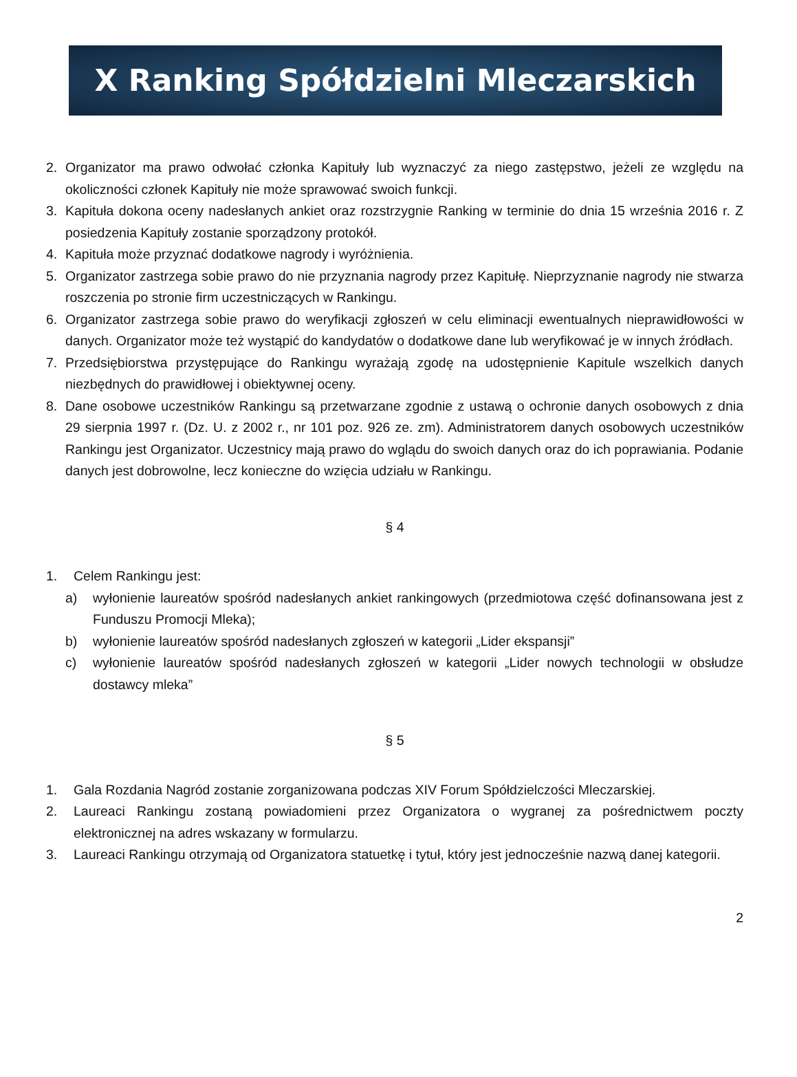X Ranking Spółdzielni Mleczarskich
2. Organizator ma prawo odwołać członka Kapituły lub wyznaczyć za niego zastępstwo, jeżeli ze względu na okoliczności członek Kapituły nie może sprawować swoich funkcji.
3. Kapituła dokona oceny nadesłanych ankiet oraz rozstrzygnie Ranking w terminie do dnia 15 września 2016 r. Z posiedzenia Kapituły zostanie sporządzony protokół.
4. Kapituła może przyznać dodatkowe nagrody i wyróżnienia.
5. Organizator zastrzega sobie prawo do nie przyznania nagrody przez Kapitułę. Nieprzyznanie nagrody nie stwarza roszczenia po stronie firm uczestniczących w Rankingu.
6. Organizator zastrzega sobie prawo do weryfikacji zgłoszeń w celu eliminacji ewentualnych nieprawidłowości w danych. Organizator może też wystąpić do kandydatów o dodatkowe dane lub weryfikować je w innych źródłach.
7. Przedsiębiorstwa przystępujące do Rankingu wyrażają zgodę na udostępnienie Kapitule wszelkich danych niezbędnych do prawidłowej i obiektywnej oceny.
8. Dane osobowe uczestników Rankingu są przetwarzane zgodnie z ustawą o ochronie danych osobowych z dnia 29 sierpnia 1997 r. (Dz. U. z 2002 r., nr 101 poz. 926 ze. zm). Administratorem danych osobowych uczestników Rankingu jest Organizator. Uczestnicy mają prawo do wglądu do swoich danych oraz do ich poprawiania. Podanie danych jest dobrowolne, lecz konieczne do wzięcia udziału w Rankingu.
§ 4
1. Celem Rankingu jest:
a) wyłonienie laureatów spośród nadesłanych ankiet rankingowych (przedmiotowa część dofinansowana jest z Funduszu Promocji Mleka);
b) wyłonienie laureatów spośród nadesłanych zgłoszeń w kategorii „Lider ekspansji”
c) wyłonienie laureatów spośród nadesłanych zgłoszeń w kategorii „Lider nowych technologii w obsłudze dostawcy mleka”
§ 5
1. Gala Rozdania Nagród zostanie zorganizowana podczas XIV Forum Spółdzielczości Mleczarskiej.
2. Laureaci Rankingu zostaną powiadomieni przez Organizatora o wygranej za pośrednictwem poczty elektronicznej na adres wskazany w formularzu.
3. Laureaci Rankingu otrzymają od Organizatora statuetkę i tytuł, który jest jednocześnie nazwą danej kategorii.
2